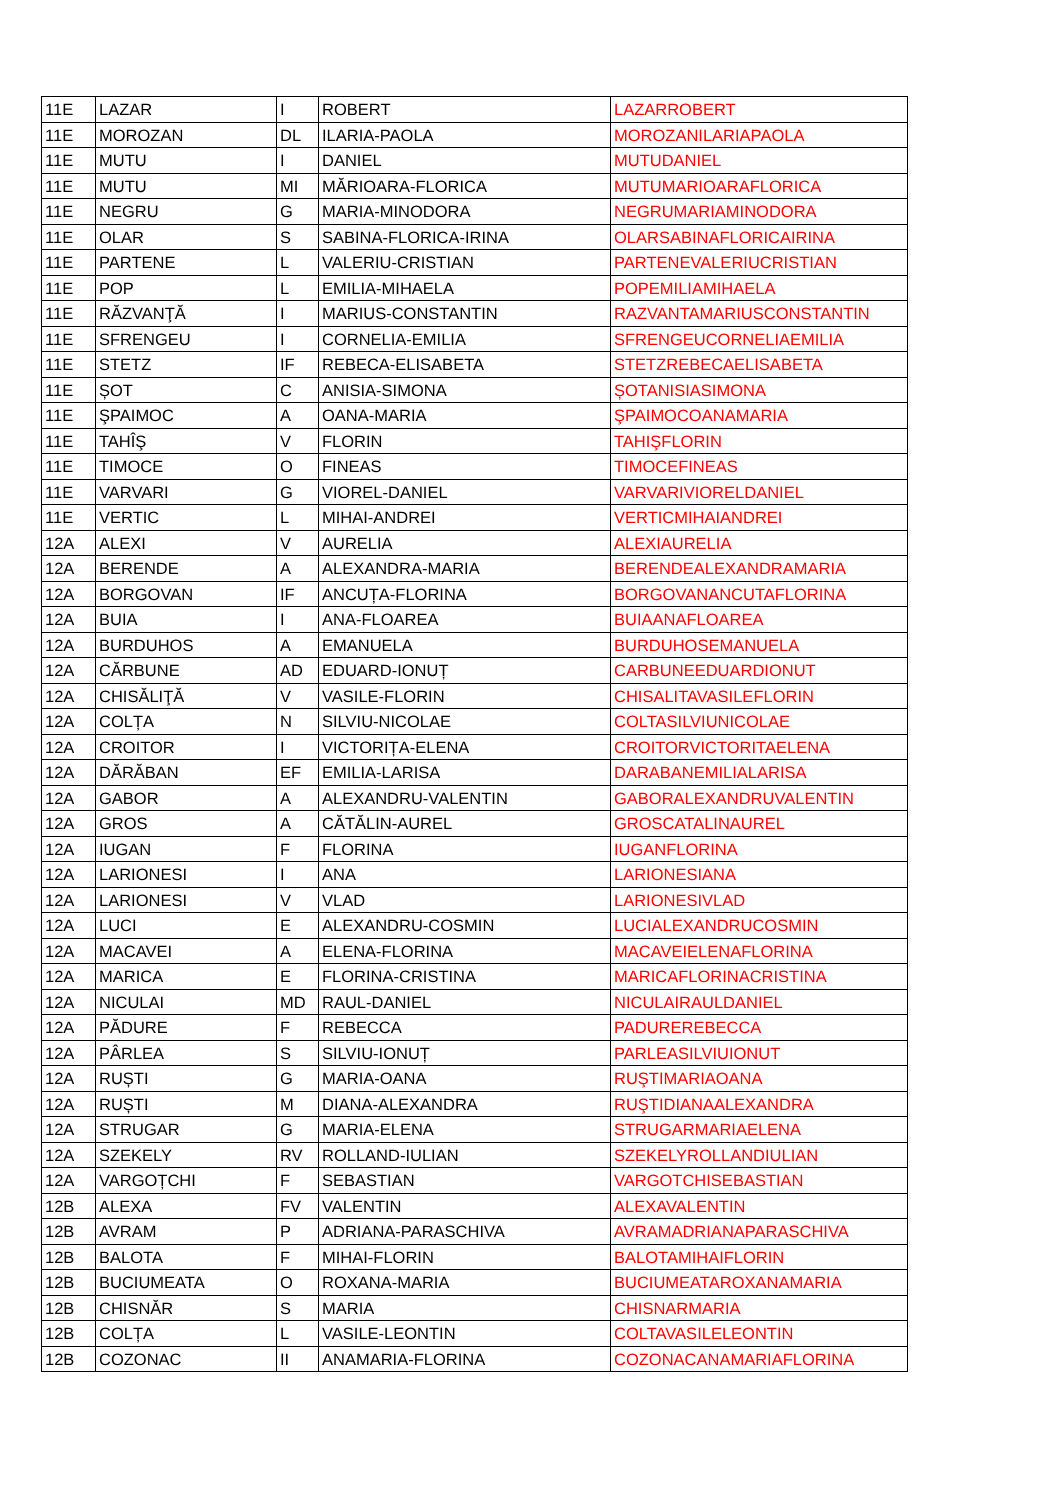| 11E | LAZAR | I | ROBERT | LAZARROBERT |
| 11E | MOROZAN | DL | ILARIA-PAOLA | MOROZANILARIAPAOLA |
| 11E | MUTU | I | DANIEL | MUTUDANIEL |
| 11E | MUTU | MI | MĂRIOARA-FLORICA | MUTUMARIOARAFLORICA |
| 11E | NEGRU | G | MARIA-MINODORA | NEGRUMARIAMINODORA |
| 11E | OLAR | S | SABINA-FLORICA-IRINA | OLARSABINAFLORICAIRINA |
| 11E | PARTENE | L | VALERIU-CRISTIAN | PARTENEVALERIUCRISTIAN |
| 11E | POP | L | EMILIA-MIHAELA | POPEMILIAMIHAELA |
| 11E | RĂZVANŢĂ | I | MARIUS-CONSTANTIN | RAZVANTAMARIUSCONSTANTIN |
| 11E | SFRENGEU | I | CORNELIA-EMILIA | SFRENGEUCORNELIAEMILIA |
| 11E | STETZ | IF | REBECA-ELISABETA | STETZREBECAELISABETA |
| 11E | ȘOT | C | ANISIA-SIMONA | ȘOTANISIASIMONA |
| 11E | ŞPAIMOC | A | OANA-MARIA | ŞPAIMOCOANAMARIA |
| 11E | TAHÎŞ | V | FLORIN | TAHIŞFLORIN |
| 11E | TIMOCE | O | FINEAS | TIMOCEFINEAS |
| 11E | VARVARI | G | VIOREL-DANIEL | VARVARIVIORELDANIEL |
| 11E | VERTIC | L | MIHAI-ANDREI | VERTICMIHAIANDREI |
| 12A | ALEXI | V | AURELIA | ALEXIAURELIA |
| 12A | BERENDE | A | ALEXANDRA-MARIA | BERENDEALEXANDRAMARIA |
| 12A | BORGOVAN | IF | ANCUȚA-FLORINA | BORGOVANANCUTAFLORINA |
| 12A | BUIA | I | ANA-FLOAREA | BUIAANAFLOAREA |
| 12A | BURDUHOS | A | EMANUELA | BURDUHOSEMANUELA |
| 12A | CĂRBUNE | AD | EDUARD-IONUȚ | CARBUNEEDUARDIONUT |
| 12A | CHISĂLIŢĂ | V | VASILE-FLORIN | CHISALITAVASILEFLORIN |
| 12A | COLȚA | N | SILVIU-NICOLAE | COLTASILVIUNICOLAE |
| 12A | CROITOR | I | VICTORIȚA-ELENA | CROITORVICTORITAELENA |
| 12A | DĂRĂBAN | EF | EMILIA-LARISA | DARABANEMILIALARISA |
| 12A | GABOR | A | ALEXANDRU-VALENTIN | GABORALEXANDRUVALENTIN |
| 12A | GROS | A | CĂTĂLIN-AUREL | GROSCATALINAUREL |
| 12A | IUGAN | F | FLORINA | IUGANFLORINA |
| 12A | LARIONESI | I | ANA | LARIONESIANA |
| 12A | LARIONESI | V | VLAD | LARIONESIVLAD |
| 12A | LUCI | E | ALEXANDRU-COSMIN | LUCIALEXANDRUCOSMIN |
| 12A | MACAVEI | A | ELENA-FLORINA | MACAVEIELENAFLORINA |
| 12A | MARICA | E | FLORINA-CRISTINA | MARICAFLORINACRISTINA |
| 12A | NICULAI | MD | RAUL-DANIEL | NICULAIRAULDANIEL |
| 12A | PĂDURE | F | REBECCA | PADUREREBECCA |
| 12A | PÂRLEA | S | SILVIU-IONUȚ | PARLEASILVIUIONUT |
| 12A | RUȘTI | G | MARIA-OANA | RUŞTIMARIAOANA |
| 12A | RUȘTI | M | DIANA-ALEXANDRA | RUŞTIDIANAALEXANDRA |
| 12A | STRUGAR | G | MARIA-ELENA | STRUGARMARIAELENA |
| 12A | SZEKELY | RV | ROLLAND-IULIAN | SZEKELYROLLANDIULIAN |
| 12A | VARGOȚCHI | F | SEBASTIAN | VARGOTCHISEBASTIAN |
| 12B | ALEXA | FV | VALENTIN | ALEXAVALENTIN |
| 12B | AVRAM | P | ADRIANA-PARASCHIVA | AVRAMADRIANAPARASCHIVA |
| 12B | BALOTA | F | MIHAI-FLORIN | BALOTAMIHAIFLORIN |
| 12B | BUCIUMEATA | O | ROXANA-MARIA | BUCIUMEATAROXANAMARIA |
| 12B | CHISNĂR | S | MARIA | CHISNARMARIA |
| 12B | COLȚA | L | VASILE-LEONTIN | COLTAVASILELEONTIN |
| 12B | COZONAC | II | ANAMARIA-FLORINA | COZONACANAMARIAFLORINA |